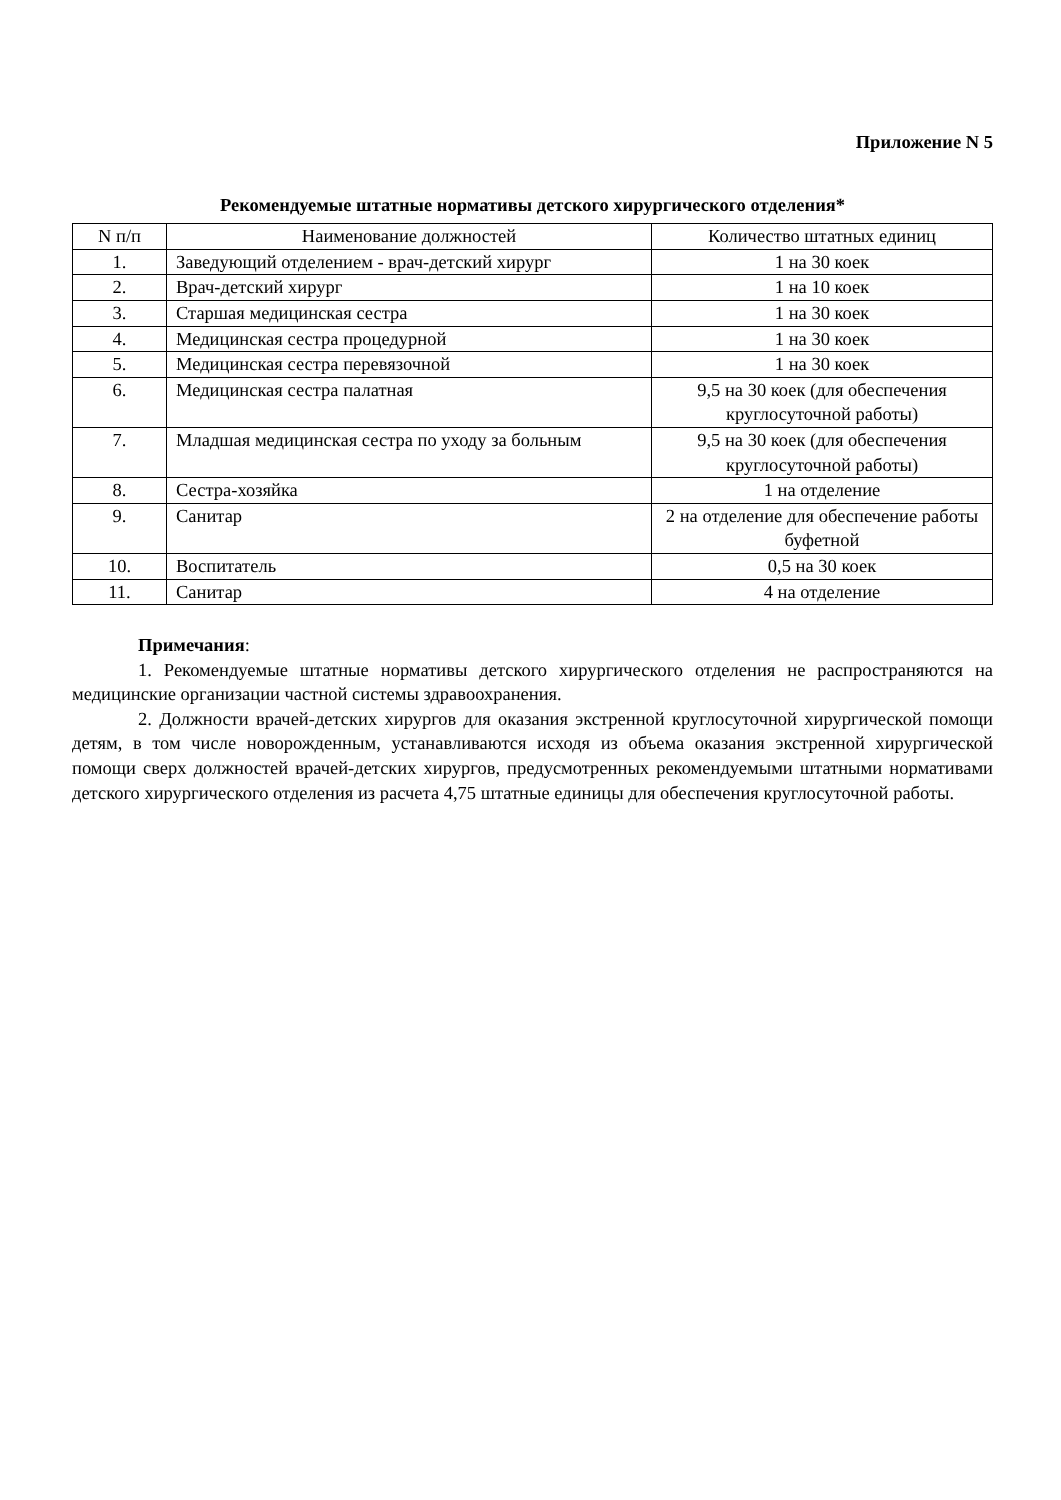Приложение N 5
Рекомендуемые штатные нормативы детского хирургического отделения*
| N п/п | Наименование должностей | Количество штатных единиц |
| --- | --- | --- |
| 1. | Заведующий отделением - врач-детский хирург | 1 на 30 коек |
| 2. | Врач-детский хирург | 1 на 10 коек |
| 3. | Старшая медицинская сестра | 1 на 30 коек |
| 4. | Медицинская сестра процедурной | 1 на 30 коек |
| 5. | Медицинская сестра перевязочной | 1 на 30 коек |
| 6. | Медицинская сестра палатная | 9,5 на 30 коек (для обеспечения круглосуточной работы) |
| 7. | Младшая медицинская сестра по уходу за больным | 9,5 на 30 коек (для обеспечения круглосуточной работы) |
| 8. | Сестра-хозяйка | 1 на отделение |
| 9. | Санитар | 2 на отделение для обеспечение работы буфетной |
| 10. | Воспитатель | 0,5 на 30 коек |
| 11. | Санитар | 4 на отделение |
Примечания:
1. Рекомендуемые штатные нормативы детского хирургического отделения не распространяются на медицинские организации частной системы здравоохранения.
2. Должности врачей-детских хирургов для оказания экстренной круглосуточной хирургической помощи детям, в том числе новорожденным, устанавливаются исходя из объема оказания экстренной хирургической помощи сверх должностей врачей-детских хирургов, предусмотренных рекомендуемыми штатными нормативами детского хирургического отделения из расчета 4,75 штатные единицы для обеспечения круглосуточной работы.